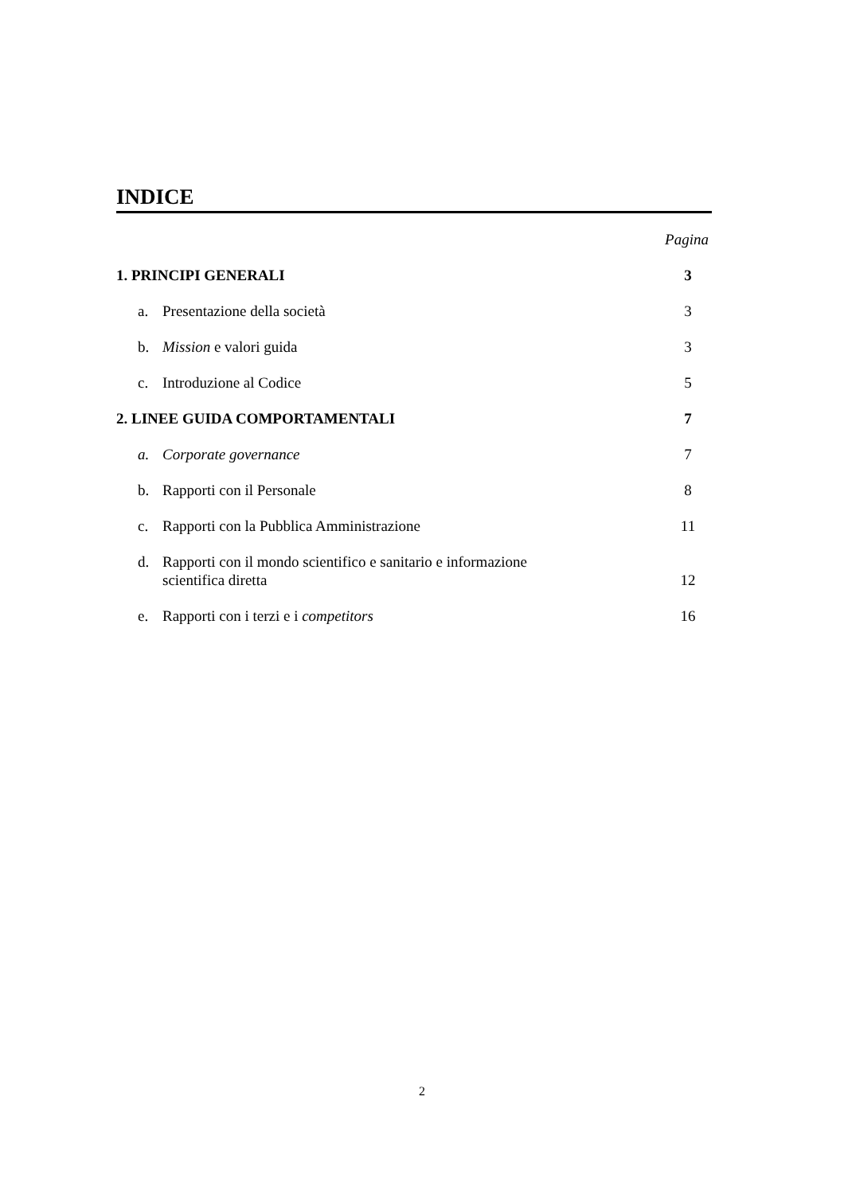INDICE
Pagina
1. PRINCIPI GENERALI 3
a. Presentazione della società 3
b. Mission e valori guida 3
c. Introduzione al Codice 5
2. LINEE GUIDA COMPORTAMENTALI 7
a. Corporate governance 7
b. Rapporti con il Personale 8
c. Rapporti con la Pubblica Amministrazione
11
d. Rapporti con il mondo scientifico e sanitario e informazione
scientifica diretta
12
e. Rapporti con i terzi e i competitors
16
2